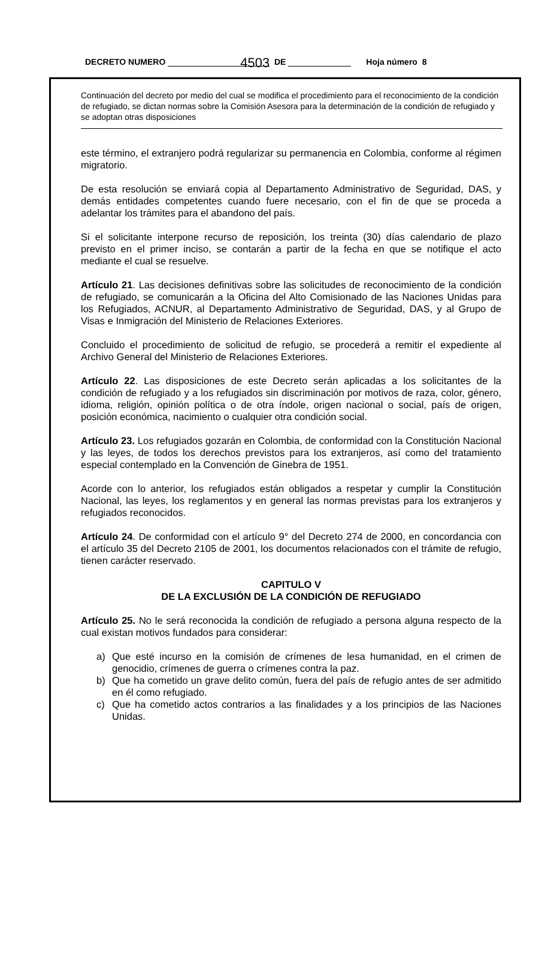DECRETO NUMERO 4503 DE Hoja número 8
Continuación del decreto por medio del cual se modifica el procedimiento para el reconocimiento de la condición de refugiado, se dictan normas sobre la Comisión Asesora para la determinación de la condición de refugiado y se adoptan otras disposiciones
este término, el extranjero podrá regularizar su permanencia en Colombia, conforme al régimen migratorio.
De esta resolución se enviará copia al Departamento Administrativo de Seguridad, DAS, y demás entidades competentes cuando fuere necesario, con el fin de que se proceda a adelantar los trámites para el abandono del país.
Si el solicitante interpone recurso de reposición, los treinta (30) días calendario de plazo previsto en el primer inciso, se contarán a partir de la fecha en que se notifique el acto mediante el cual se resuelve.
Artículo 21. Las decisiones definitivas sobre las solicitudes de reconocimiento de la condición de refugiado, se comunicarán a la Oficina del Alto Comisionado de las Naciones Unidas para los Refugiados, ACNUR, al Departamento Administrativo de Seguridad, DAS, y al Grupo de Visas e Inmigración del Ministerio de Relaciones Exteriores.
Concluido el procedimiento de solicitud de refugio, se procederá a remitir el expediente al Archivo General del Ministerio de Relaciones Exteriores.
Artículo 22. Las disposiciones de este Decreto serán aplicadas a los solicitantes de la condición de refugiado y a los refugiados sin discriminación por motivos de raza, color, género, idioma, religión, opinión política o de otra índole, origen nacional o social, país de origen, posición económica, nacimiento o cualquier otra condición social.
Artículo 23. Los refugiados gozarán en Colombia, de conformidad con la Constitución Nacional y las leyes, de todos los derechos previstos para los extranjeros, así como del tratamiento especial contemplado en la Convención de Ginebra de 1951.
Acorde con lo anterior, los refugiados están obligados a respetar y cumplir la Constitución Nacional, las leyes, los reglamentos y en general las normas previstas para los extranjeros y refugiados reconocidos.
Artículo 24. De conformidad con el artículo 9° del Decreto 274 de 2000, en concordancia con el artículo 35 del Decreto 2105 de 2001, los documentos relacionados con el trámite de refugio, tienen carácter reservado.
CAPITULO V
DE LA EXCLUSIÓN DE LA CONDICIÓN DE REFUGIADO
Artículo 25. No le será reconocida la condición de refugiado a persona alguna respecto de la cual existan motivos fundados para considerar:
a) Que esté incurso en la comisión de crímenes de lesa humanidad, en el crimen de genocidio, crímenes de guerra o crímenes contra la paz.
b) Que ha cometido un grave delito común, fuera del país de refugio antes de ser admitido en él como refugiado.
c) Que ha cometido actos contrarios a las finalidades y a los principios de las Naciones Unidas.